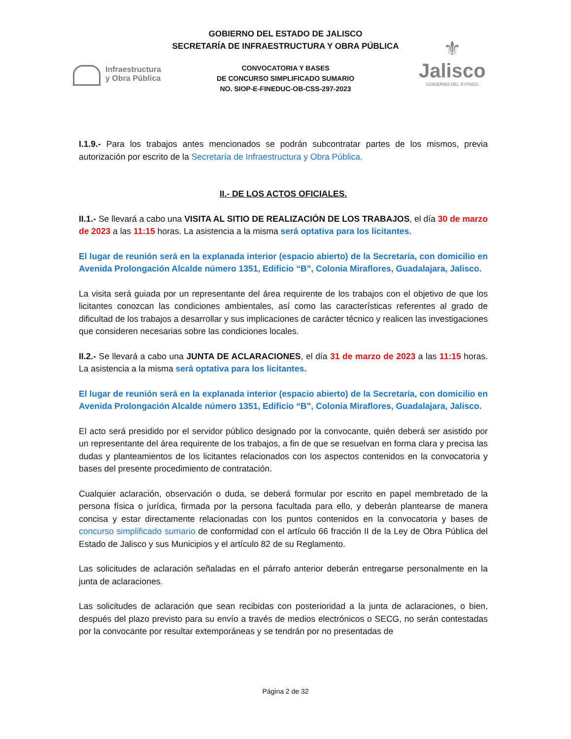GOBIERNO DEL ESTADO DE JALISCO
SECRETARÍA DE INFRAESTRUCTURA Y OBRA PÚBLICA
Infraestructura
y Obra Pública
⚜
Jalisco
GOBIERNO DEL ESTADO
CONVOCATORIA Y BASES
DE CONCURSO SIMPLIFICADO SUMARIO
NO. SIOP-E-FINEDUC-OB-CSS-297-2023
I.1.9.- Para los trabajos antes mencionados se podrán subcontratar partes de los mismos, previa autorización por escrito de la Secretaría de Infraestructura y Obra Pública.
II.- DE LOS ACTOS OFICIALES.
II.1.- Se llevará a cabo una VISITA AL SITIO DE REALIZACIÓN DE LOS TRABAJOS, el día 30 de marzo de 2023 a las 11:15 horas. La asistencia a la misma será optativa para los licitantes.
El lugar de reunión será en la explanada interior (espacio abierto) de la Secretaría, con domicilio en Avenida Prolongación Alcalde número 1351, Edificio “B”, Colonia Miraflores, Guadalajara, Jalisco.
La visita será guiada por un representante del área requirente de los trabajos con el objetivo de que los licitantes conozcan las condiciones ambientales, así como las características referentes al grado de dificultad de los trabajos a desarrollar y sus implicaciones de carácter técnico y realicen las investigaciones que consideren necesarias sobre las condiciones locales.
II.2.- Se llevará a cabo una JUNTA DE ACLARACIONES, el día 31 de marzo de 2023 a las 11:15 horas. La asistencia a la misma será optativa para los licitantes.
El lugar de reunión será en la explanada interior (espacio abierto) de la Secretaría, con domicilio en Avenida Prolongación Alcalde número 1351, Edificio “B”, Colonia Miraflores, Guadalajara, Jalisco.
El acto será presidido por el servidor público designado por la convocante, quién deberá ser asistido por un representante del área requirente de los trabajos, a fin de que se resuelvan en forma clara y precisa las dudas y planteamientos de los licitantes relacionados con los aspectos contenidos en la convocatoria y bases del presente procedimiento de contratación.
Cualquier aclaración, observación o duda, se deberá formular por escrito en papel membretado de la persona física o jurídica, firmada por la persona facultada para ello, y deberán plantearse de manera concisa y estar directamente relacionadas con los puntos contenidos en la convocatoria y bases de concurso simplificado sumario de conformidad con el artículo 66 fracción II de la Ley de Obra Pública del Estado de Jalisco y sus Municipios y el artículo 82 de su Reglamento.
Las solicitudes de aclaración señaladas en el párrafo anterior deberán entregarse personalmente en la junta de aclaraciones.
Las solicitudes de aclaración que sean recibidas con posterioridad a la junta de aclaraciones, o bien, después del plazo previsto para su envío a través de medios electrónicos o SECG, no serán contestadas por la convocante por resultar extemporáneas y se tendrán por no presentadas de
Página 2 de 32